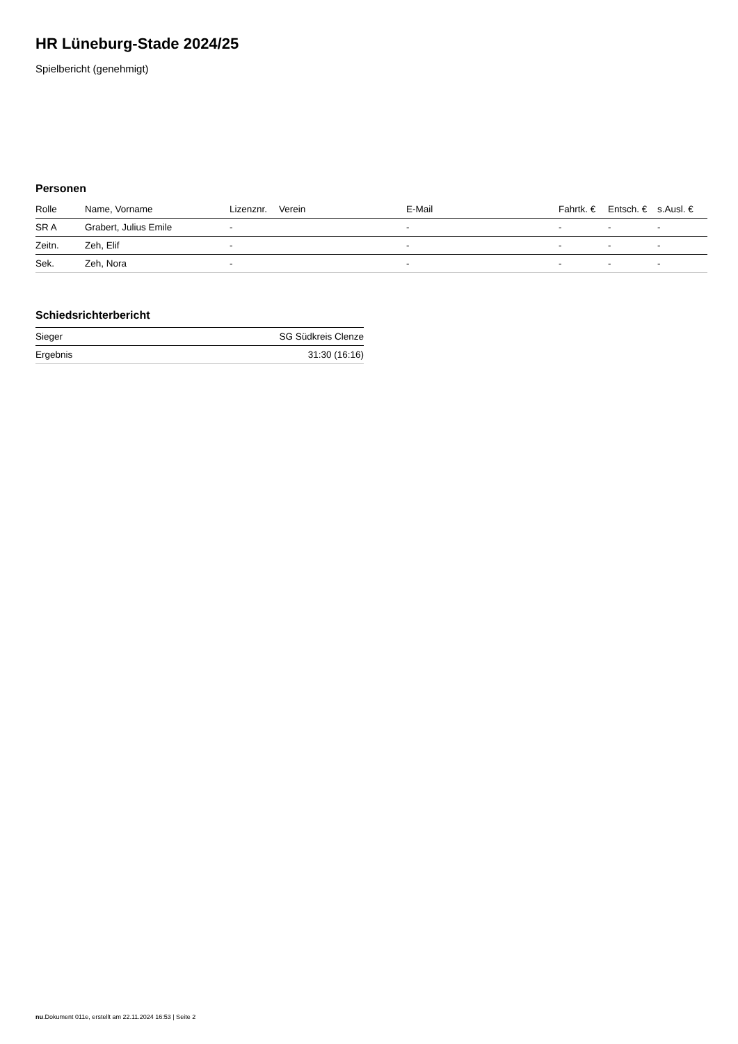HR Lüneburg-Stade 2024/25
Spielbericht (genehmigt)
Personen
| Rolle | Name, Vorname | Lizenznr. | Verein | E-Mail | Fahrtk. € | Entsch. € | s.Ausl. € |
| --- | --- | --- | --- | --- | --- | --- | --- |
| SR A | Grabert, Julius Emile | - | | - | - | - | - |
| Zeitn. | Zeh, Elif | - | | - | - | - | - |
| Sek. | Zeh, Nora | - | | - | - | - | - |
Schiedsrichterbericht
| Sieger | SG Südkreis Clenze |
| Ergebnis | 31:30 (16:16) |
nu.Dokument 011e, erstellt am 22.11.2024 16:53 | Seite 2